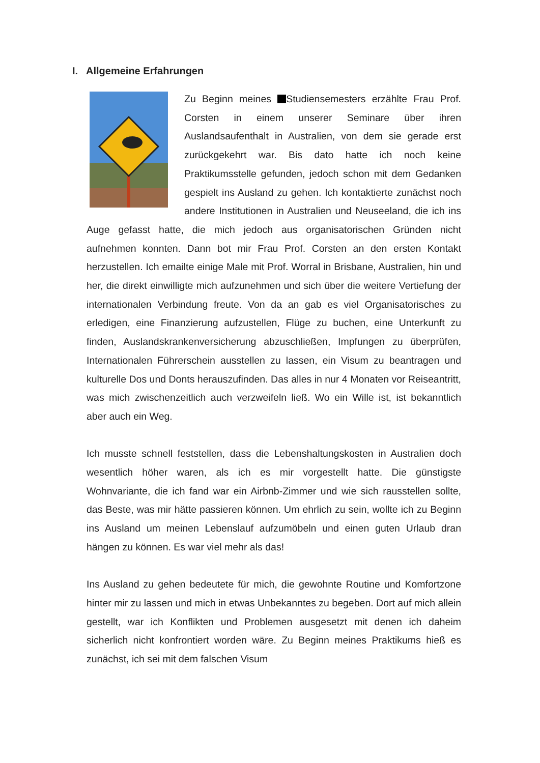I. Allgemeine Erfahrungen
Zu Beginn meines Studiensemesters erzählte Frau Prof. Corsten in einem unserer Seminare über ihren Auslandsaufenthalt in Australien, von dem sie gerade erst zurückgekehrt war. Bis dato hatte ich noch keine Praktikumsstelle gefunden, jedoch schon mit dem Gedanken gespielt ins Ausland zu gehen. Ich kontaktierte zunächst noch andere Institutionen in Australien und Neuseeland, die ich ins Auge gefasst hatte, die mich jedoch aus organisatorischen Gründen nicht aufnehmen konnten. Dann bot mir Frau Prof. Corsten an den ersten Kontakt herzustellen. Ich emailte einige Male mit Prof. Worral in Brisbane, Australien, hin und her, die direkt einwilligte mich aufzunehmen und sich über die weitere Vertiefung der internationalen Verbindung freute. Von da an gab es viel Organisatorisches zu erledigen, eine Finanzierung aufzustellen, Flüge zu buchen, eine Unterkunft zu finden, Auslandskrankenversicherung abzuschließen, Impfungen zu überprüfen, Internationalen Führerschein ausstellen zu lassen, ein Visum zu beantragen und kulturelle Dos und Donts herauszufinden. Das alles in nur 4 Monaten vor Reiseantritt, was mich zwischenzeitlich auch verzweifeln ließ. Wo ein Wille ist, ist bekanntlich aber auch ein Weg.
Ich musste schnell feststellen, dass die Lebenshaltungskosten in Australien doch wesentlich höher waren, als ich es mir vorgestellt hatte. Die günstigste Wohnvariante, die ich fand war ein Airbnb-Zimmer und wie sich rausstellen sollte, das Beste, was mir hätte passieren können. Um ehrlich zu sein, wollte ich zu Beginn ins Ausland um meinen Lebenslauf aufzumöbeln und einen guten Urlaub dran hängen zu können. Es war viel mehr als das!
Ins Ausland zu gehen bedeutete für mich, die gewohnte Routine und Komfortzone hinter mir zu lassen und mich in etwas Unbekanntes zu begeben. Dort auf mich allein gestellt, war ich Konflikten und Problemen ausgesetzt mit denen ich daheim sicherlich nicht konfrontiert worden wäre. Zu Beginn meines Praktikums hieß es zunächst, ich sei mit dem falschen Visum